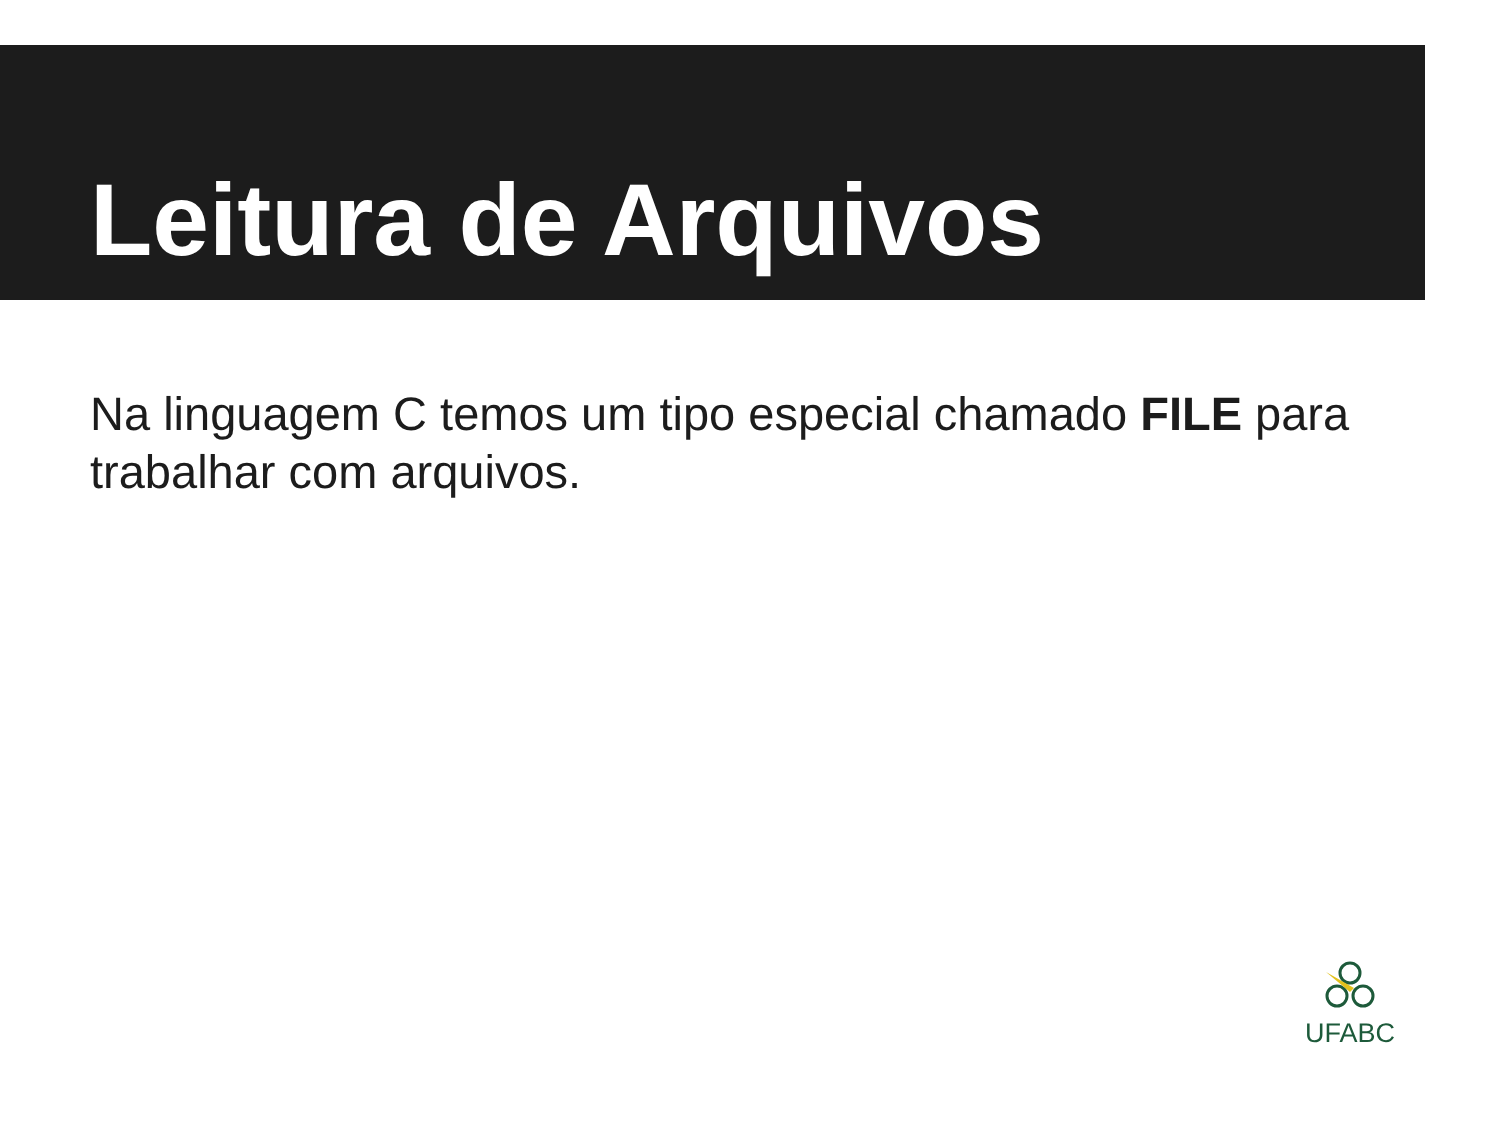Leitura de Arquivos
Na linguagem C temos um tipo especial chamado FILE para trabalhar com arquivos.
UFABC